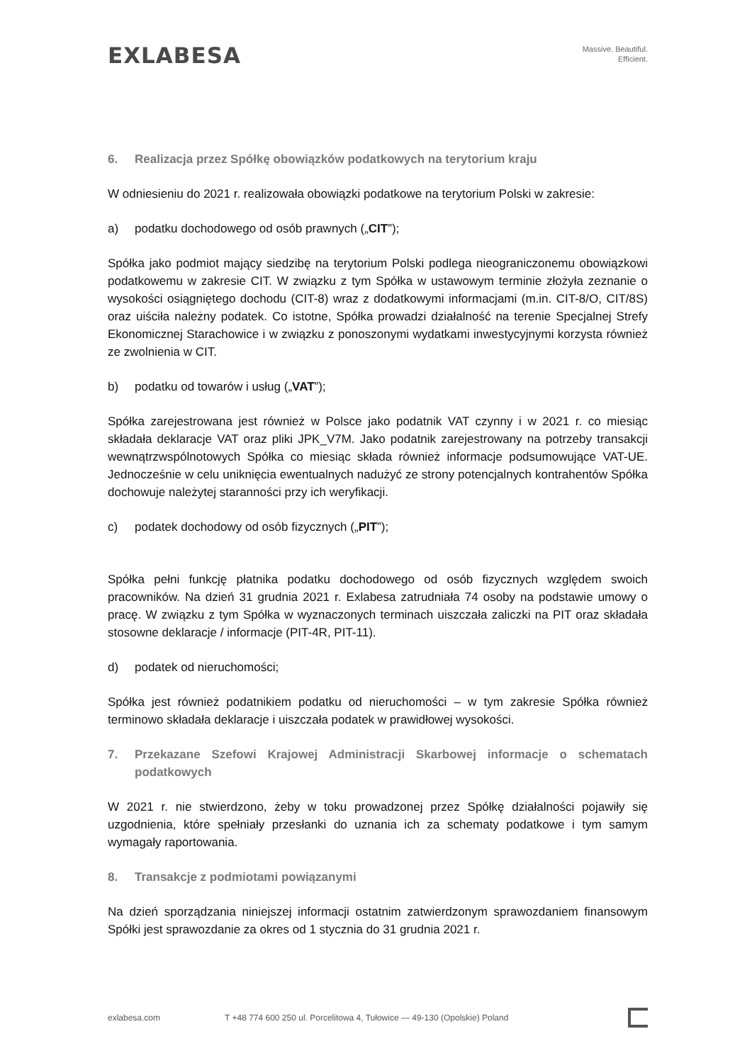EXLABESA
Massive. Beautiful.
Efficient.
6. Realizacja przez Spółkę obowiązków podatkowych na terytorium kraju
W odniesieniu do 2021 r. realizowała obowiązki podatkowe na terytorium Polski w zakresie:
a) podatku dochodowego od osób prawnych („CIT”);
Spółka jako podmiot mający siedzibę na terytorium Polski podlega nieograniczonemu obowiązkowi podatkowemu w zakresie CIT. W związku z tym Spółka w ustawowym terminie złożyła zeznanie o wysokości osiągniętego dochodu (CIT-8) wraz z dodatkowymi informacjami (m.in. CIT-8/O, CIT/8S) oraz uiściła należny podatek. Co istotne, Spółka prowadzi działalność na terenie Specjalnej Strefy Ekonomicznej Starachowice i w związku z ponoszonymi wydatkami inwestycyjnymi korzysta również ze zwolnienia w CIT.
b) podatku od towarów i usług („VAT”);
Spółka zarejestrowana jest również w Polsce jako podatnik VAT czynny i w 2021 r. co miesiąc składała deklaracje VAT oraz pliki JPK_V7M. Jako podatnik zarejestrowany na potrzeby transakcji wewnątrzwspólnotowych Spółka co miesiąc składa również informacje podsumowujące VAT-UE. Jednocześnie w celu uniknięcia ewentualnych nadużyć ze strony potencjalnych kontrahentów Spółka dochowuje należytej staranności przy ich weryfikacji.
c) podatek dochodowy od osób fizycznych („PIT”);
Spółka pełni funkcję płatnika podatku dochodowego od osób fizycznych względem swoich pracowników. Na dzień 31 grudnia 2021 r. Exlabesa zatrudniała 74 osoby na podstawie umowy o pracę. W związku z tym Spółka w wyznaczonych terminach uiszczała zaliczki na PIT oraz składała stosowne deklaracje / informacje (PIT-4R, PIT-11).
d) podatek od nieruchomości;
Spółka jest również podatnikiem podatku od nieruchomości – w tym zakresie Spółka również terminowo składała deklaracje i uiszczała podatek w prawidłowej wysokości.
7. Przekazane Szefowi Krajowej Administracji Skarbowej informacje o schematach podatkowych
W 2021 r. nie stwierdzono, żeby w toku prowadzonej przez Spółkę działalności pojawiły się uzgodnienia, które spełniały przesłanki do uznania ich za schematy podatkowe i tym samym wymagały raportowania.
8. Transakcje z podmiotami powiązanymi
Na dzień sporządzania niniejszej informacji ostatnim zatwierdzonym sprawozdaniem finansowym Spółki jest sprawozdanie za okres od 1 stycznia do 31 grudnia 2021 r.
exlabesa.com T +48 774 600 250 ul. Porcelitowa 4, Tułowice — 49-130 (Opolskie) Poland